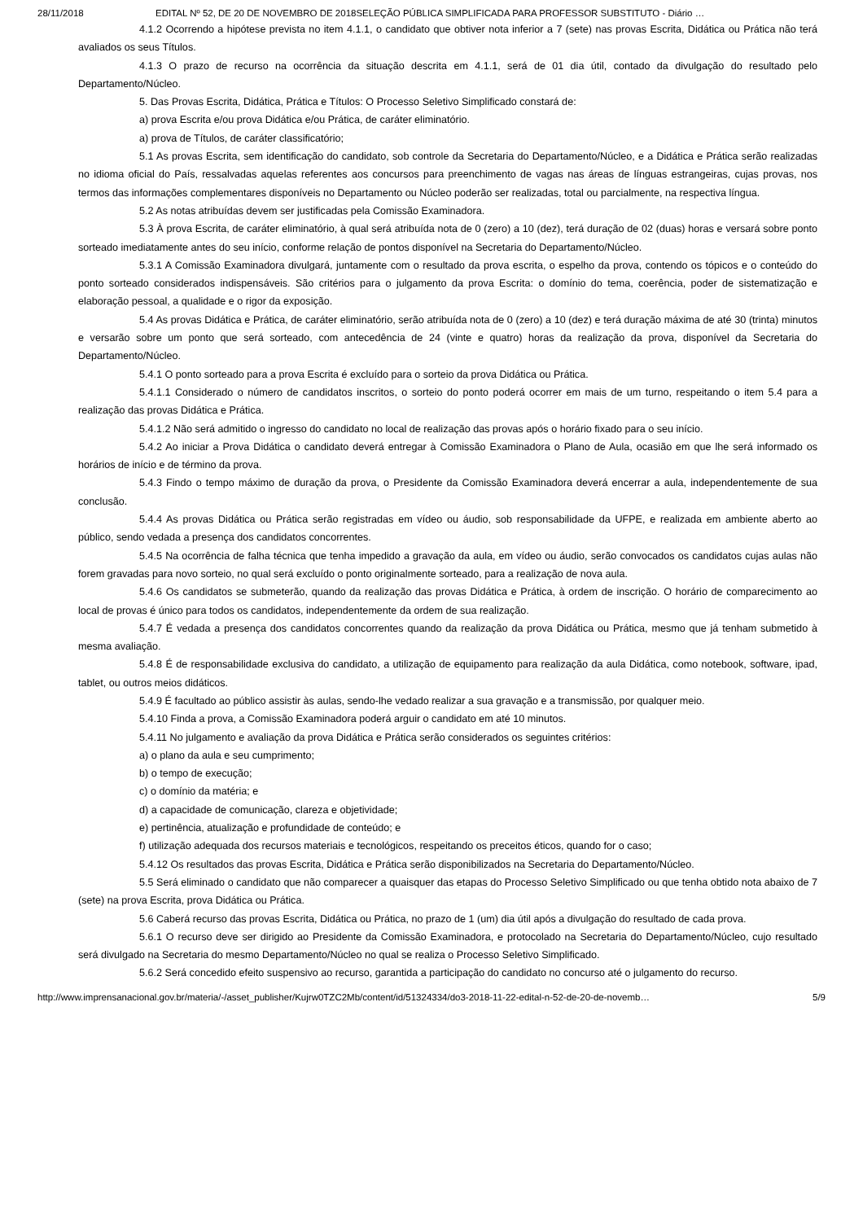28/11/2018 EDITAL Nº 52, DE 20 DE NOVEMBRO DE 2018SELEÇÃO PÚBLICA SIMPLIFICADA PARA PROFESSOR SUBSTITUTO - Diário …
4.1.2 Ocorrendo a hipótese prevista no item 4.1.1, o candidato que obtiver nota inferior a 7 (sete) nas provas Escrita, Didática ou Prática não terá avaliados os seus Títulos.
4.1.3 O prazo de recurso na ocorrência da situação descrita em 4.1.1, será de 01 dia útil, contado da divulgação do resultado pelo Departamento/Núcleo.
5. Das Provas Escrita, Didática, Prática e Títulos: O Processo Seletivo Simplificado constará de:
a) prova Escrita e/ou prova Didática e/ou Prática, de caráter eliminatório.
a) prova de Títulos, de caráter classificatório;
5.1 As provas Escrita, sem identificação do candidato, sob controle da Secretaria do Departamento/Núcleo, e a Didática e Prática serão realizadas no idioma oficial do País, ressalvadas aquelas referentes aos concursos para preenchimento de vagas nas áreas de línguas estrangeiras, cujas provas, nos termos das informações complementares disponíveis no Departamento ou Núcleo poderão ser realizadas, total ou parcialmente, na respectiva língua.
5.2 As notas atribuídas devem ser justificadas pela Comissão Examinadora.
5.3 À prova Escrita, de caráter eliminatório, à qual será atribuída nota de 0 (zero) a 10 (dez), terá duração de 02 (duas) horas e versará sobre ponto sorteado imediatamente antes do seu início, conforme relação de pontos disponível na Secretaria do Departamento/Núcleo.
5.3.1 A Comissão Examinadora divulgará, juntamente com o resultado da prova escrita, o espelho da prova, contendo os tópicos e o conteúdo do ponto sorteado considerados indispensáveis. São critérios para o julgamento da prova Escrita: o domínio do tema, coerência, poder de sistematização e elaboração pessoal, a qualidade e o rigor da exposição.
5.4 As provas Didática e Prática, de caráter eliminatório, serão atribuída nota de 0 (zero) a 10 (dez) e terá duração máxima de até 30 (trinta) minutos e versarão sobre um ponto que será sorteado, com antecedência de 24 (vinte e quatro) horas da realização da prova, disponível da Secretaria do Departamento/Núcleo.
5.4.1 O ponto sorteado para a prova Escrita é excluído para o sorteio da prova Didática ou Prática.
5.4.1.1 Considerado o número de candidatos inscritos, o sorteio do ponto poderá ocorrer em mais de um turno, respeitando o item 5.4 para a realização das provas Didática e Prática.
5.4.1.2 Não será admitido o ingresso do candidato no local de realização das provas após o horário fixado para o seu início.
5.4.2 Ao iniciar a Prova Didática o candidato deverá entregar à Comissão Examinadora o Plano de Aula, ocasião em que lhe será informado os horários de início e de término da prova.
5.4.3 Findo o tempo máximo de duração da prova, o Presidente da Comissão Examinadora deverá encerrar a aula, independentemente de sua conclusão.
5.4.4 As provas Didática ou Prática serão registradas em vídeo ou áudio, sob responsabilidade da UFPE, e realizada em ambiente aberto ao público, sendo vedada a presença dos candidatos concorrentes.
5.4.5 Na ocorrência de falha técnica que tenha impedido a gravação da aula, em vídeo ou áudio, serão convocados os candidatos cujas aulas não forem gravadas para novo sorteio, no qual será excluído o ponto originalmente sorteado, para a realização de nova aula.
5.4.6 Os candidatos se submeterão, quando da realização das provas Didática e Prática, à ordem de inscrição. O horário de comparecimento ao local de provas é único para todos os candidatos, independentemente da ordem de sua realização.
5.4.7 É vedada a presença dos candidatos concorrentes quando da realização da prova Didática ou Prática, mesmo que já tenham submetido à mesma avaliação.
5.4.8 É de responsabilidade exclusiva do candidato, a utilização de equipamento para realização da aula Didática, como notebook, software, ipad, tablet, ou outros meios didáticos.
5.4.9 É facultado ao público assistir às aulas, sendo-lhe vedado realizar a sua gravação e a transmissão, por qualquer meio.
5.4.10 Finda a prova, a Comissão Examinadora poderá arguir o candidato em até 10 minutos.
5.4.11 No julgamento e avaliação da prova Didática e Prática serão considerados os seguintes critérios:
a) o plano da aula e seu cumprimento;
b) o tempo de execução;
c) o domínio da matéria; e
d) a capacidade de comunicação, clareza e objetividade;
e) pertinência, atualização e profundidade de conteúdo; e
f) utilização adequada dos recursos materiais e tecnológicos, respeitando os preceitos éticos, quando for o caso;
5.4.12 Os resultados das provas Escrita, Didática e Prática serão disponibilizados na Secretaria do Departamento/Núcleo.
5.5 Será eliminado o candidato que não comparecer a quaisquer das etapas do Processo Seletivo Simplificado ou que tenha obtido nota abaixo de 7 (sete) na prova Escrita, prova Didática ou Prática.
5.6 Caberá recurso das provas Escrita, Didática ou Prática, no prazo de 1 (um) dia útil após a divulgação do resultado de cada prova.
5.6.1 O recurso deve ser dirigido ao Presidente da Comissão Examinadora, e protocolado na Secretaria do Departamento/Núcleo, cujo resultado será divulgado na Secretaria do mesmo Departamento/Núcleo no qual se realiza o Processo Seletivo Simplificado.
5.6.2 Será concedido efeito suspensivo ao recurso, garantida a participação do candidato no concurso até o julgamento do recurso.
http://www.imprensanacional.gov.br/materia/-/asset_publisher/Kujrw0TZC2Mb/content/id/51324334/do3-2018-11-22-edital-n-52-de-20-de-novemb… 5/9